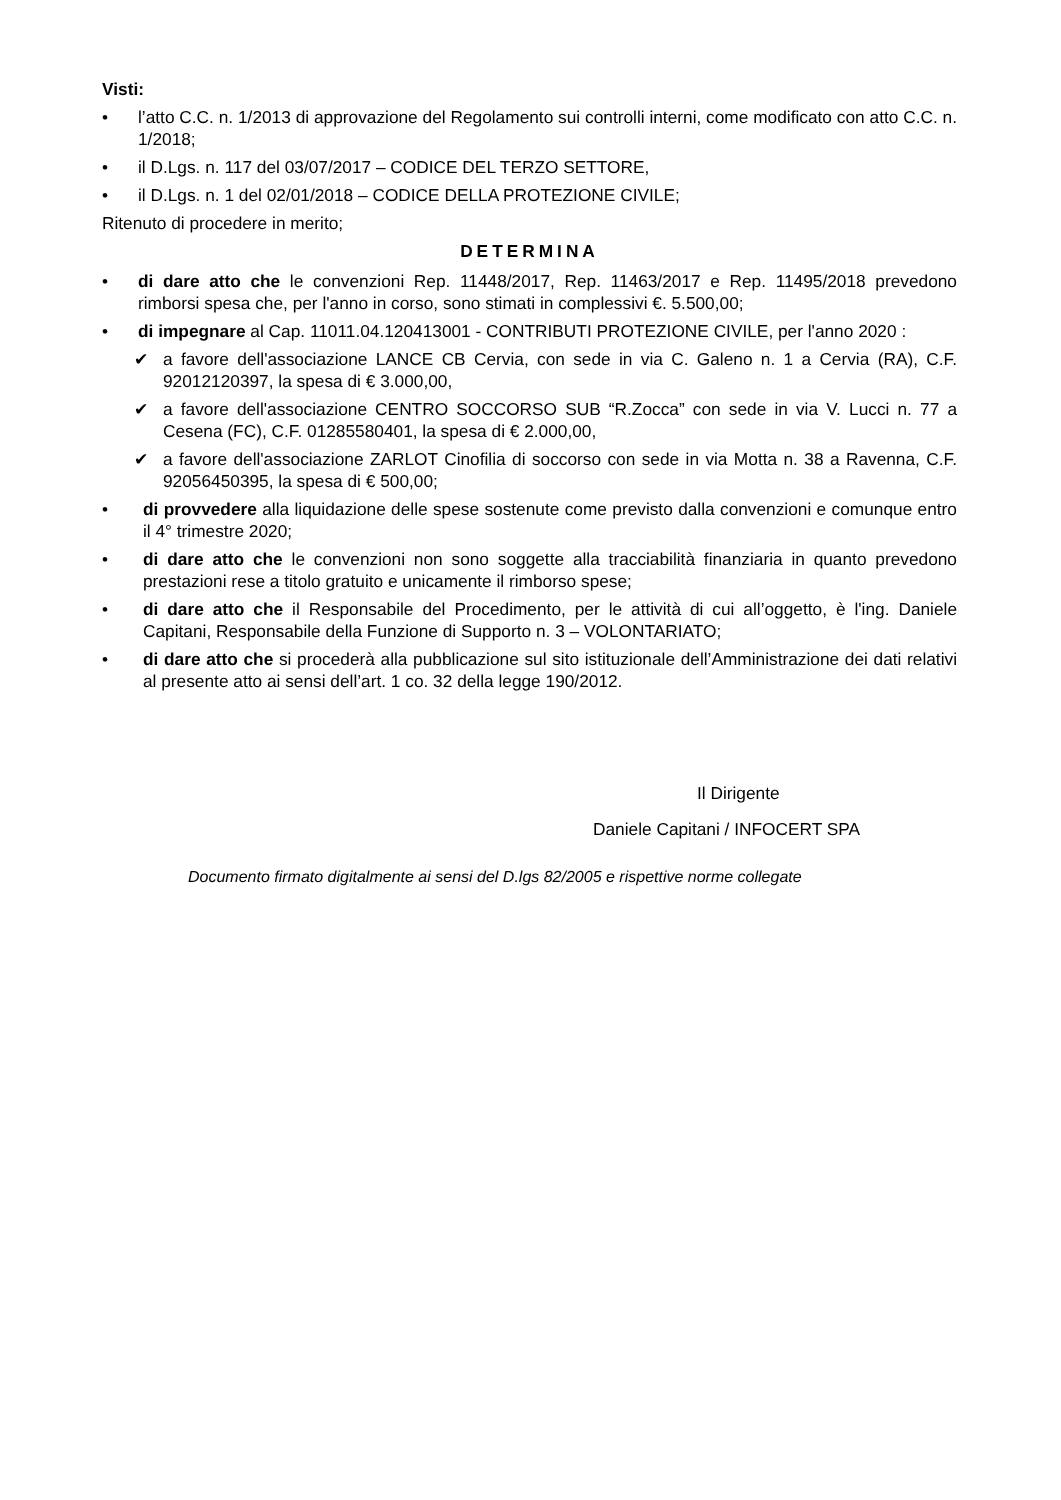Visti:
• l’atto C.C. n. 1/2013 di approvazione del Regolamento sui controlli interni, come modificato con atto C.C. n. 1/2018;
• il D.Lgs. n. 117 del 03/07/2017 – CODICE DEL TERZO SETTORE,
• il D.Lgs. n. 1 del 02/01/2018 – CODICE DELLA PROTEZIONE CIVILE;
Ritenuto di procedere in merito;
DETERMINA
• di dare atto che le convenzioni Rep. 11448/2017, Rep. 11463/2017 e Rep. 11495/2018 prevedono rimborsi spesa che, per l'anno in corso, sono stimati in complessivi €. 5.500,00;
• di impegnare al Cap. 11011.04.120413001 - CONTRIBUTI PROTEZIONE CIVILE, per l'anno 2020 :
✔ a favore dell'associazione LANCE CB Cervia, con sede in via C. Galeno n. 1 a Cervia (RA), C.F. 92012120397, la spesa di € 3.000,00,
✔ a favore dell'associazione CENTRO SOCCORSO SUB “R.Zocca” con sede in via V. Lucci n. 77 a Cesena (FC), C.F. 01285580401, la spesa di € 2.000,00,
✔ a favore dell'associazione ZARLOT Cinofilia di soccorso con sede in via Motta n. 38 a Ravenna, C.F. 92056450395, la spesa di € 500,00;
• di provvedere alla liquidazione delle spese sostenute come previsto dalla convenzioni e comunque entro il 4° trimestre 2020;
• di dare atto che le convenzioni non sono soggette alla tracciabilità finanziaria in quanto prevedono prestazioni rese a titolo gratuito e unicamente il rimborso spese;
• di dare atto che il Responsabile del Procedimento, per le attività di cui all’oggetto, è l'ing. Daniele Capitani, Responsabile della Funzione di Supporto n. 3 – VOLONTARIATO;
• di dare atto che si procederà alla pubblicazione sul sito istituzionale dell’Amministrazione dei dati relativi al presente atto ai sensi dell’art. 1 co. 32 della legge 190/2012.
Il Dirigente
Daniele Capitani / INFOCERT SPA
Documento firmato digitalmente ai sensi del D.lgs 82/2005 e rispettive norme collegate